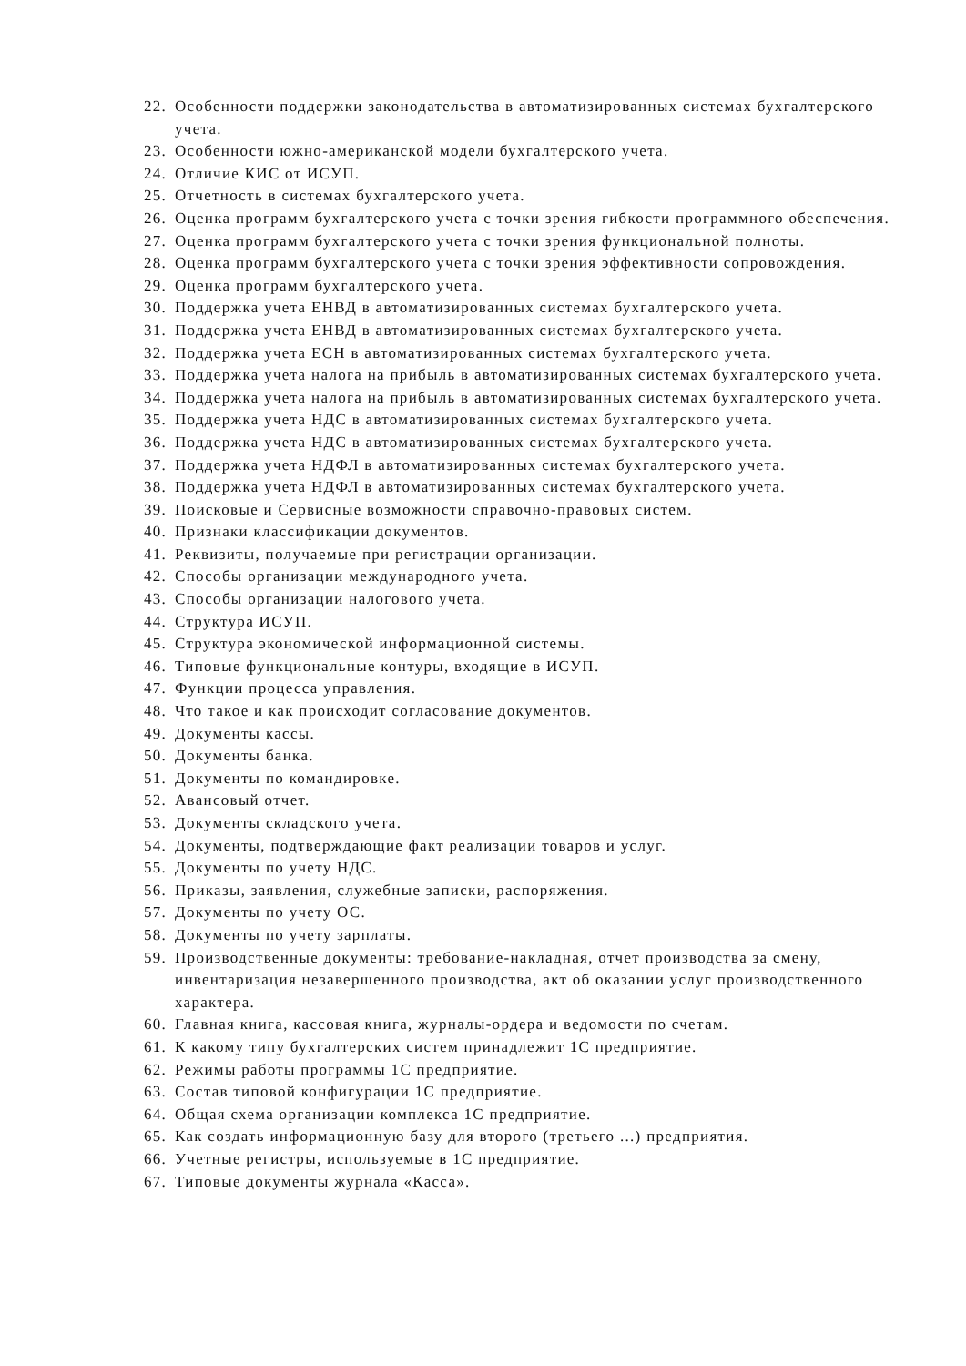22. Особенности поддержки законодательства в автоматизированных системах бухгалтерского учета.
23. Особенности южно-американской модели бухгалтерского учета.
24. Отличие КИС от ИСУП.
25. Отчетность в системах бухгалтерского учета.
26. Оценка программ бухгалтерского учета с точки зрения гибкости программного обеспечения.
27. Оценка программ бухгалтерского учета с точки зрения функциональной полноты.
28. Оценка программ бухгалтерского учета с точки зрения эффективности сопровождения.
29. Оценка программ бухгалтерского учета.
30. Поддержка учета ЕНВД в автоматизированных системах бухгалтерского учета.
31. Поддержка учета ЕНВД в автоматизированных системах бухгалтерского учета.
32. Поддержка учета ЕСН в автоматизированных системах бухгалтерского учета.
33. Поддержка учета налога на прибыль в автоматизированных системах бухгалтерского учета.
34. Поддержка учета налога на прибыль в автоматизированных системах бухгалтерского учета.
35. Поддержка учета НДС в автоматизированных системах бухгалтерского учета.
36. Поддержка учета НДС в автоматизированных системах бухгалтерского учета.
37. Поддержка учета НДФЛ в автоматизированных системах бухгалтерского учета.
38. Поддержка учета НДФЛ в автоматизированных системах бухгалтерского учета.
39. Поисковые и Сервисные возможности справочно-правовых систем.
40. Признаки классификации документов.
41. Реквизиты, получаемые при регистрации организации.
42. Способы организации международного учета.
43. Способы организации налогового учета.
44. Структура ИСУП.
45. Структура экономической информационной системы.
46. Типовые функциональные контуры, входящие в ИСУП.
47. Функции процесса управления.
48. Что такое и как происходит согласование документов.
49. Документы кассы.
50. Документы банка.
51. Документы по командировке.
52. Авансовый отчет.
53. Документы складского учета.
54. Документы, подтверждающие факт реализации товаров и услуг.
55. Документы по учету НДС.
56. Приказы, заявления, служебные записки, распоряжения.
57. Документы по учету ОС.
58. Документы по учету зарплаты.
59. Производственные документы: требование-накладная, отчет производства за смену, инвентаризация незавершенного производства, акт об оказании услуг производственного характера.
60. Главная книга, кассовая книга, журналы-ордера и ведомости по счетам.
61. К какому типу бухгалтерских систем принадлежит 1С предприятие.
62. Режимы работы программы 1С предприятие.
63. Состав типовой конфигурации 1С предприятие.
64. Общая схема организации комплекса 1С предприятие.
65. Как создать информационную базу для второго (третьего ...) предприятия.
66. Учетные регистры, используемые в 1С предприятие.
67. Типовые документы журнала «Касса».